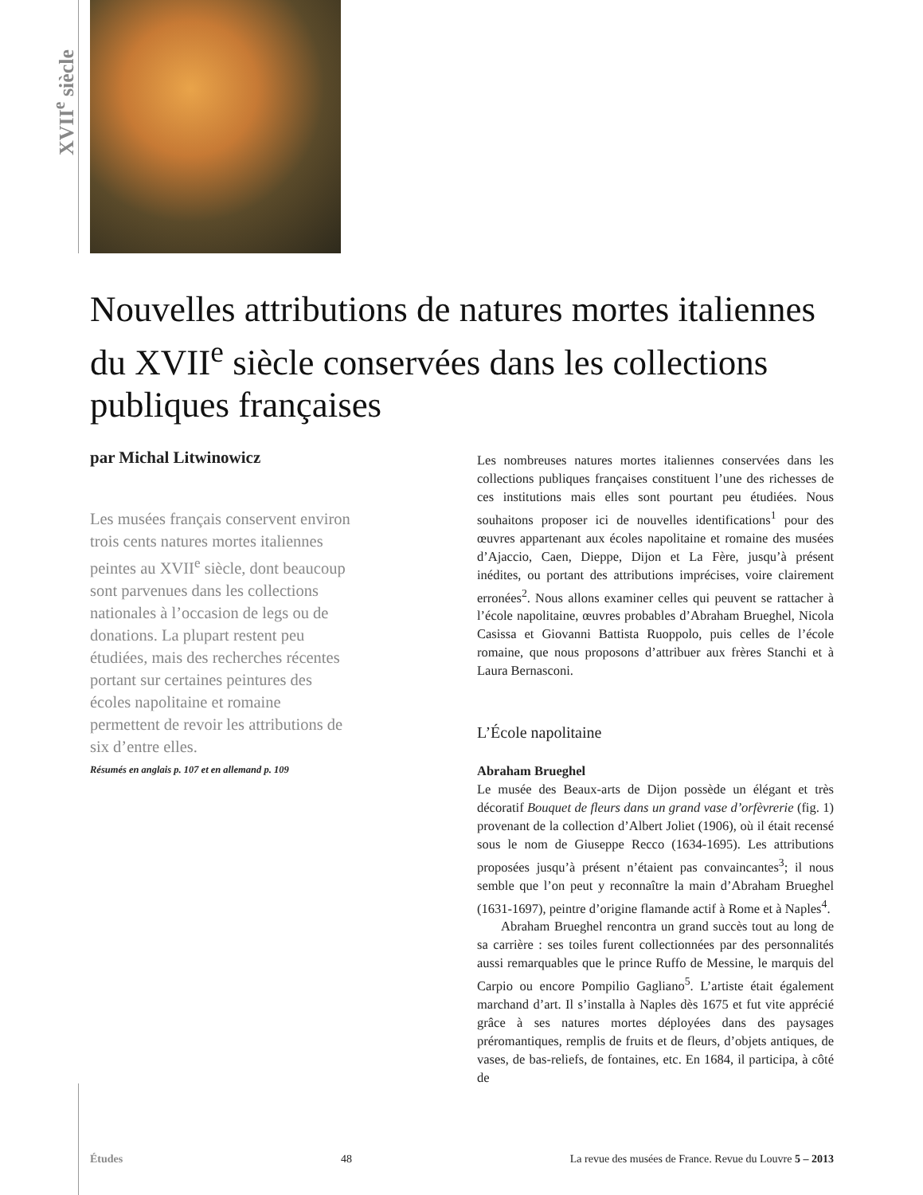XVII<sup>e</sup> siècle
Nouvelles attributions de natures mortes italiennes du XVII<sup>e</sup> siècle conservées dans les collections publiques françaises
par Michal Litwinowicz
Les musées français conservent environ trois cents natures mortes italiennes peintes au XVII<sup>e</sup> siècle, dont beaucoup sont parvenues dans les collections nationales à l’occasion de legs ou de donations. La plupart restent peu étudiées, mais des recherches récentes portant sur certaines peintures des écoles napolitaine et romaine permettent de revoir les attributions de six d’entre elles.
Résumés en anglais p. 107 et en allemand p. 109
Les nombreuses natures mortes italiennes conservées dans les collections publiques françaises constituent l’une des richesses de ces institutions mais elles sont pourtant peu étudiées. Nous souhaitons proposer ici de nouvelles identifications<sup>1</sup> pour des œuvres appartenant aux écoles napolitaine et romaine des musées d’Ajaccio, Caen, Dieppe, Dijon et La Fère, jusqu’à présent inédites, ou portant des attributions imprécises, voire clairement erronées<sup>2</sup>. Nous allons examiner celles qui peuvent se rattacher à l’école napolitaine, œuvres probables d’Abraham Brueghel, Nicola Casissa et Giovanni Battista Ruoppolo, puis celles de l’école romaine, que nous proposons d’attribuer aux frères Stanchi et à Laura Bernasconi.
L’École napolitaine
Abraham Brueghel
Le musée des Beaux-arts de Dijon possède un élégant et très décoratif Bouquet de fleurs dans un grand vase d’orfèvrerie (fig. 1) provenant de la collection d’Albert Joliet (1906), où il était recensé sous le nom de Giuseppe Recco (1634-1695). Les attributions proposées jusqu’à présent n’étaient pas convaincantes<sup>3</sup>; il nous semble que l’on peut y reconnaître la main d’Abraham Brueghel (1631-1697), peintre d’origine flamande actif à Rome et à Naples<sup>4</sup>.
Abraham Brueghel rencontra un grand succès tout au long de sa carrière : ses toiles furent collectionnées par des personnalités aussi remarquables que le prince Ruffo de Messine, le marquis del Carpio ou encore Pompilio Gagliano<sup>5</sup>. L’artiste était également marchand d’art. Il s’installa à Naples dès 1675 et fut vite apprécié grâce à ses natures mortes déployées dans des paysages préromantiques, remplis de fruits et de fleurs, d’objets antiques, de vases, de bas-reliefs, de fontaines, etc. En 1684, il participa, à côté de
Études 48 La revue des musées de France. Revue du Louvre 5 – 2013